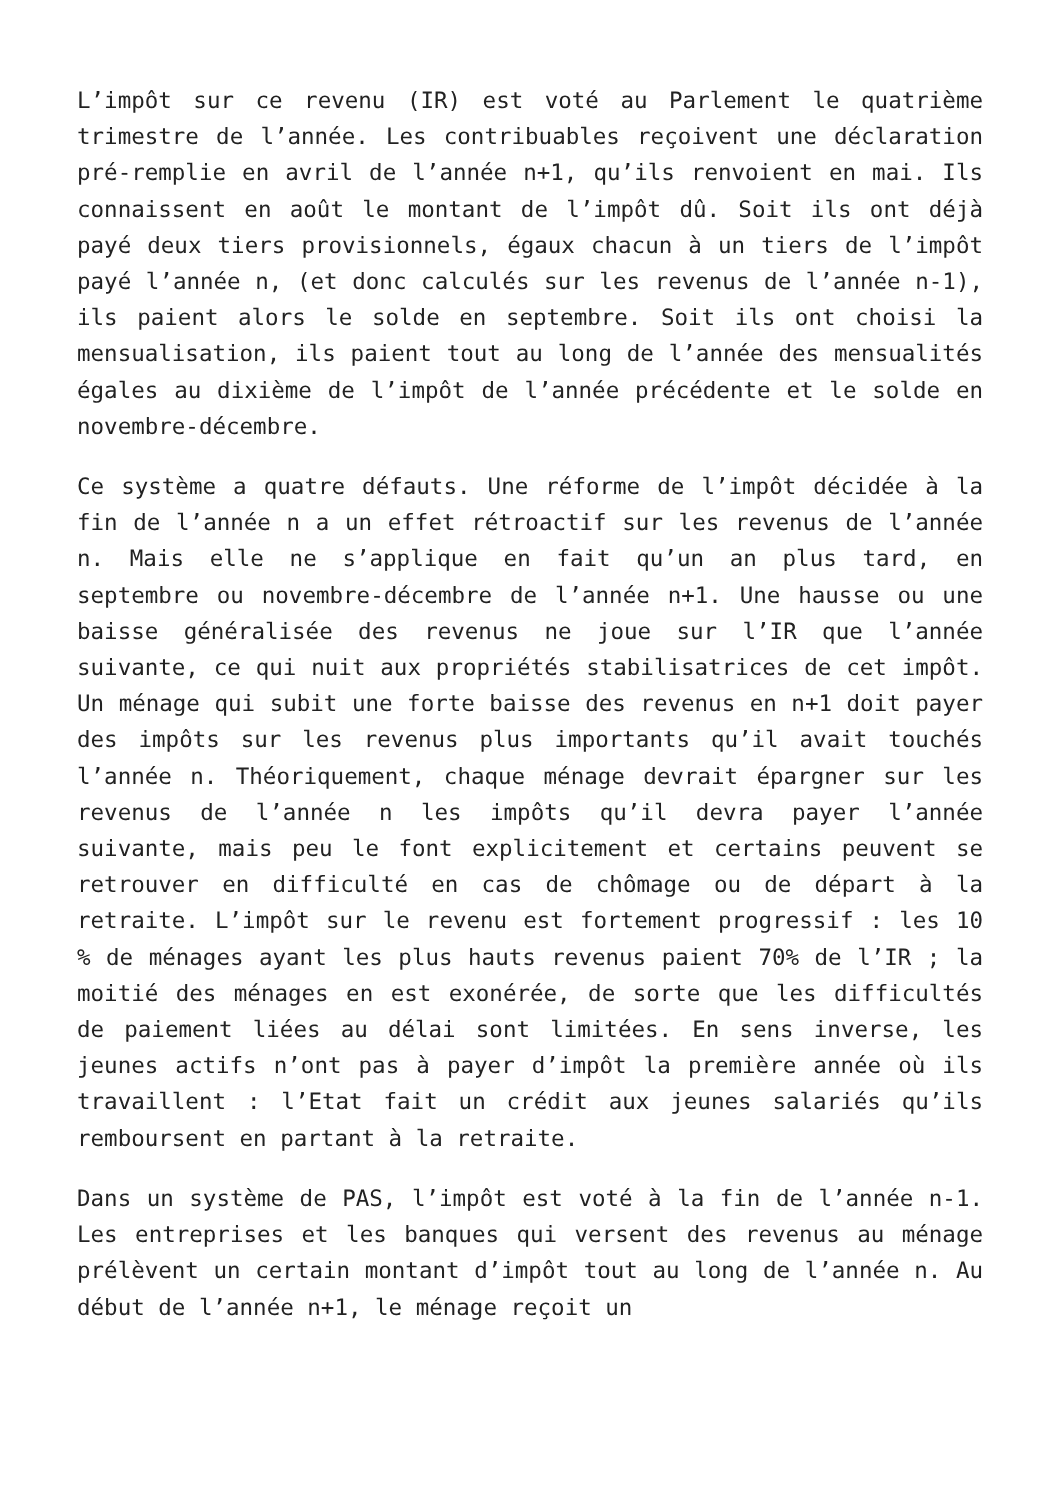L’impôt sur ce revenu (IR) est voté au Parlement le quatrième trimestre de l’année. Les contribuables reçoivent une déclaration pré-remplie en avril de l’année n+1, qu’ils renvoient en mai. Ils connaissent en août le montant de l’impôt dû. Soit ils ont déjà payé deux tiers provisionnels, égaux chacun à un tiers de l’impôt payé l’année n, (et donc calculés sur les revenus de l’année n-1), ils paient alors le solde en septembre. Soit ils ont choisi la mensualisation, ils paient tout au long de l’année des mensualités égales au dixième de l’impôt de l’année précédente et le solde en novembre-décembre.
Ce système a quatre défauts. Une réforme de l’impôt décidée à la fin de l’année n a un effet rétroactif sur les revenus de l’année n. Mais elle ne s’applique en fait qu’un an plus tard, en septembre ou novembre-décembre de l’année n+1. Une hausse ou une baisse généralisée des revenus ne joue sur l’IR que l’année suivante, ce qui nuit aux propriétés stabilisatrices de cet impôt. Un ménage qui subit une forte baisse des revenus en n+1 doit payer des impôts sur les revenus plus importants qu’il avait touchés l’année n. Théoriquement, chaque ménage devrait épargner sur les revenus de l’année n les impôts qu’il devra payer l’année suivante, mais peu le font explicitement et certains peuvent se retrouver en difficulté en cas de chômage ou de départ à la retraite. L’impôt sur le revenu est fortement progressif : les 10 % de ménages ayant les plus hauts revenus paient 70% de l’IR ; la moitié des ménages en est exonérée, de sorte que les difficultés de paiement liées au délai sont limitées. En sens inverse, les jeunes actifs n’ont pas à payer d’impôt la première année où ils travaillent : l’Etat fait un crédit aux jeunes salariés qu’ils remboursent en partant à la retraite.
Dans un système de PAS, l’impôt est voté à la fin de l’année n-1. Les entreprises et les banques qui versent des revenus au ménage prélèvent un certain montant d’impôt tout au long de l’année n. Au début de l’année n+1, le ménage reçoit un